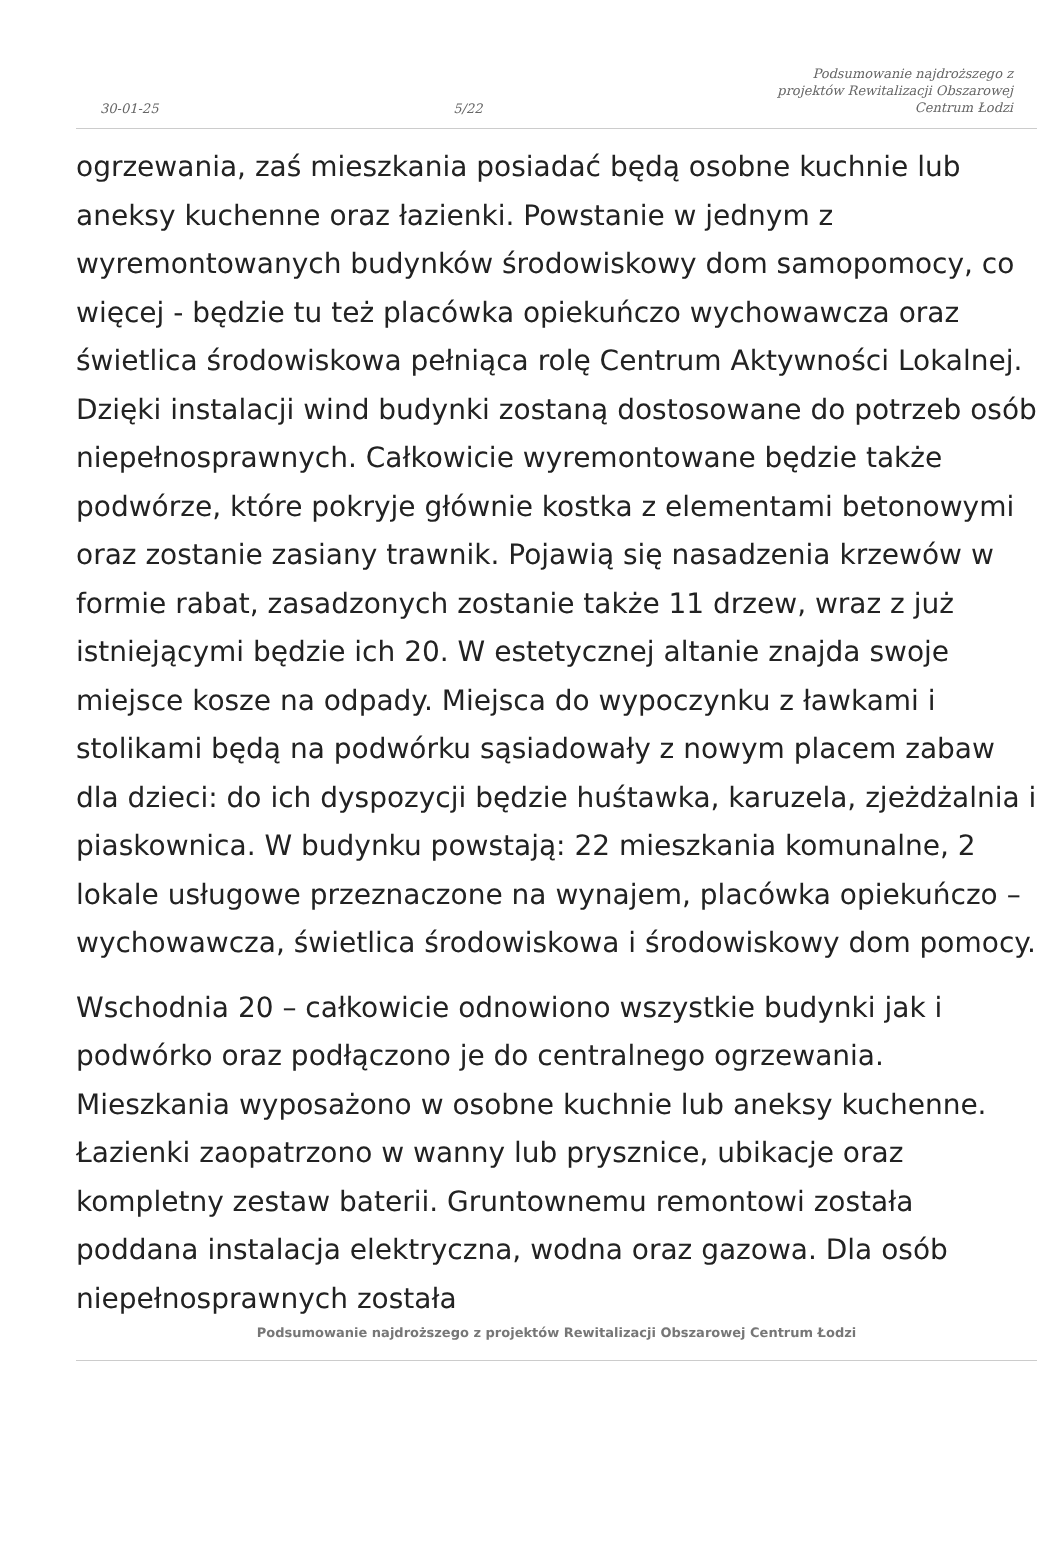30-01-25 5/22 Podsumowanie najdroższego z
projektów Rewitalizacji Obszarowej
Centrum Łodzi
ogrzewania, zaś mieszkania posiadać będą osobne kuchnie lub aneksy kuchenne oraz łazienki. Powstanie w jednym z wyremontowanych budynków środowiskowy dom samopomocy, co więcej - będzie tu też placówka opiekuńczo wychowawcza oraz świetlica środowiskowa pełniąca rolę Centrum Aktywności Lokalnej. Dzięki instalacji wind budynki zostaną dostosowane do potrzeb osób niepełnosprawnych. Całkowicie wyremontowane będzie także podwórze, które pokryje głównie kostka z elementami betonowymi oraz zostanie zasiany trawnik. Pojawią się nasadzenia krzewów w formie rabat, zasadzonych zostanie także 11 drzew, wraz z już istniejącymi będzie ich 20. W estetycznej altanie znajda swoje miejsce kosze na odpady. Miejsca do wypoczynku z ławkami i stolikami będą na podwórku sąsiadowały z nowym placem zabaw dla dzieci: do ich dyspozycji będzie huśtawka, karuzela, zjeżdżalnia i piaskownica. W budynku powstają: 22 mieszkania komunalne, 2 lokale usługowe przeznaczone na wynajem, placówka opiekuńczo – wychowawcza, świetlica środowiskowa i środowiskowy dom pomocy.
Wschodnia 20 – całkowicie odnowiono wszystkie budynki jak i podwórko oraz podłączono je do centralnego ogrzewania. Mieszkania wyposażono w osobne kuchnie lub aneksy kuchenne. Łazienki zaopatrzono w wanny lub prysznice, ubikacje oraz kompletny zestaw baterii. Gruntownemu remontowi została poddana instalacja elektryczna, wodna oraz gazowa. Dla osób niepełnosprawnych została
Podsumowanie najdroższego z projektów Rewitalizacji Obszarowej Centrum Łodzi